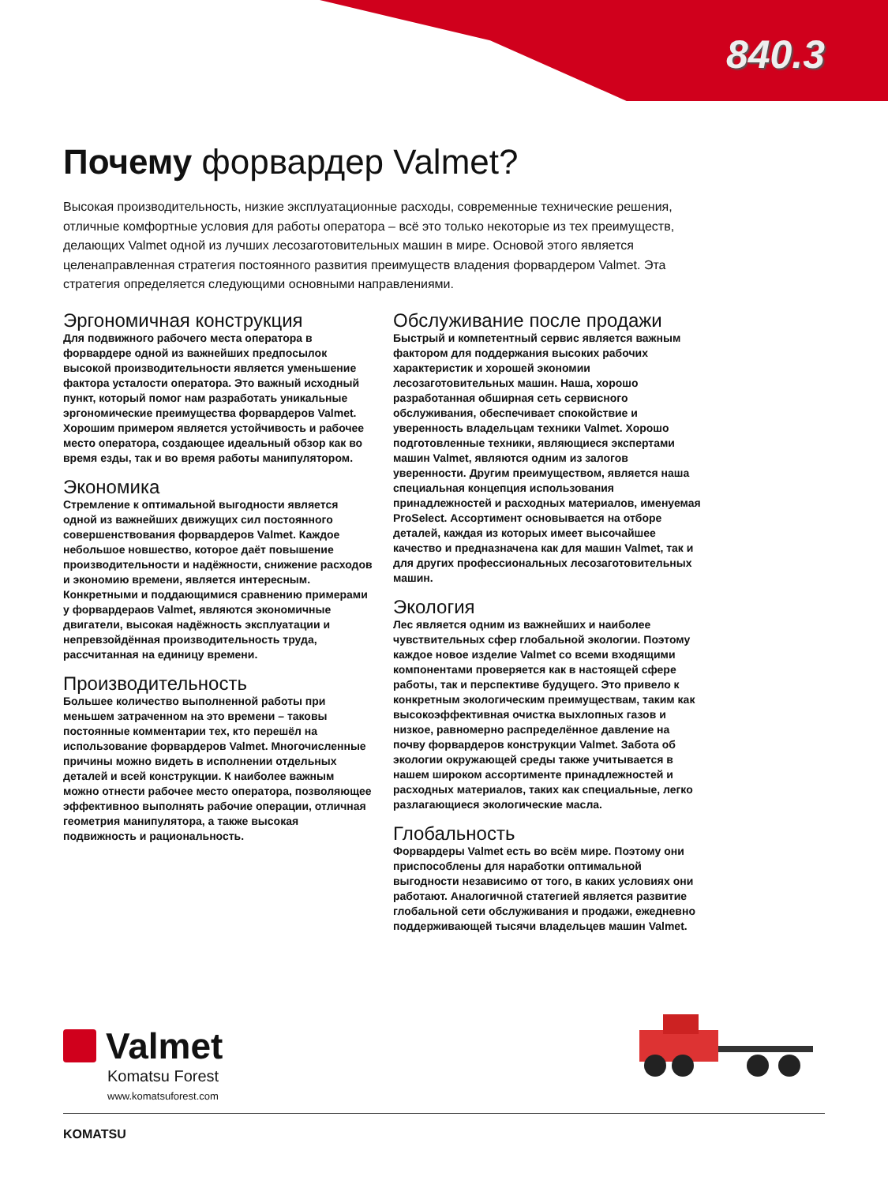840.3
Почему форвардер Valmet?
Высокая производительность, низкие эксплуатационные расходы, современные технические решения, отличные комфортные условия для работы оператора – всё это только некоторые из тех преимуществ, делающих Valmet одной из лучших лесозаготовительных машин в мире. Основой этого является целенаправленная стратегия постоянного развития преимуществ владения форвардером Valmet. Эта стратегия определяется следующими основными направлениями.
Эргономичная конструкция
Для подвижного рабочего места оператора в форвардере одной из важнейших предпосылок высокой производительности является уменьшение фактора усталости оператора. Это важный исходный пункт, который помог нам разработать уникальные эргономические преимущества форвардеров Valmet. Хорошим примером является устойчивость и рабочее место оператора, создающее идеальный обзор как во время езды, так и во время работы манипулятором.
Экономика
Стремление к оптимальной выгодности является одной из важнейших движущих сил постоянного совершенствования форвардеров Valmet. Каждое небольшое новшество, которое даёт повышение производительности и надёжности, снижение расходов и экономию времени, является интересным. Конкретными и поддающимися сравнению примерами у форвардераов Valmet, являются экономичные двигатели, высокая надёжность эксплуатации и непревзойдённая производительность труда, рассчитанная на единицу времени.
Производительность
Большее количество выполненной работы при меньшем затраченном на это времени – таковы постоянные комментарии тех, кто перешёл на использование форвардеров Valmet. Многочисленные причины можно видеть в исполнении отдельных деталей и всей конструкции. К наиболее важным можно отнести рабочее место оператора, позволяющее эффективноо выполнять рабочие операции, отличная геометрия манипулятора, а также высокая подвижность и рациональность.
Обслуживание после продажи
Быстрый и компетентный сервис является важным фактором для поддержания высоких рабочих характеристик и хорошей экономии лесозаготовительных машин. Наша, хорошо разработанная обширная сеть сервисного обслуживания, обеспечивает спокойствие и уверенность владельцам техники Valmet. Хорошо подготовленные техники, являющиеся экспертами машин Valmet, являются одним из залогов уверенности. Другим преимуществом, является наша специальная концепция использования принадлежностей и расходных материалов, именуемая ProSelect. Ассортимент основывается на отборе деталей, каждая из которых имеет высочайшее качество и предназначена как для машин Valmet, так и для других профессиональных лесозаготовительных машин.
Экология
Лес является одним из важнейших и наиболее чувствительных сфер глобальной экологии. Поэтому каждое новое изделие Valmet со всеми входящими компонентами проверяется как в настоящей сфере работы, так и перспективе будущего. Это привело к конкретным экологическим преимуществам, таким как высокоэффективная очистка выхлопных газов и низкое, равномерно распределённое давление на почву форвардеров конструкции Valmet. Забота об экологии окружающей среды также учитывается в нашем широком ассортименте принадлежностей и расходных материалов, таких как специальные, легко разлагающиеся экологические масла.
Глобальность
Форвардеры Valmet есть во всём мире. Поэтому они приспособлены для наработки оптимальной выгодности независимо от того, в каких условиях они работают. Аналогичной статегией является развитие глобальной сети обслуживания и продажи, ежедневно поддерживающей тысячи владельцев машин Valmet.
Valmet
Komatsu Forest
www.komatsuforest.com
KOMATSU